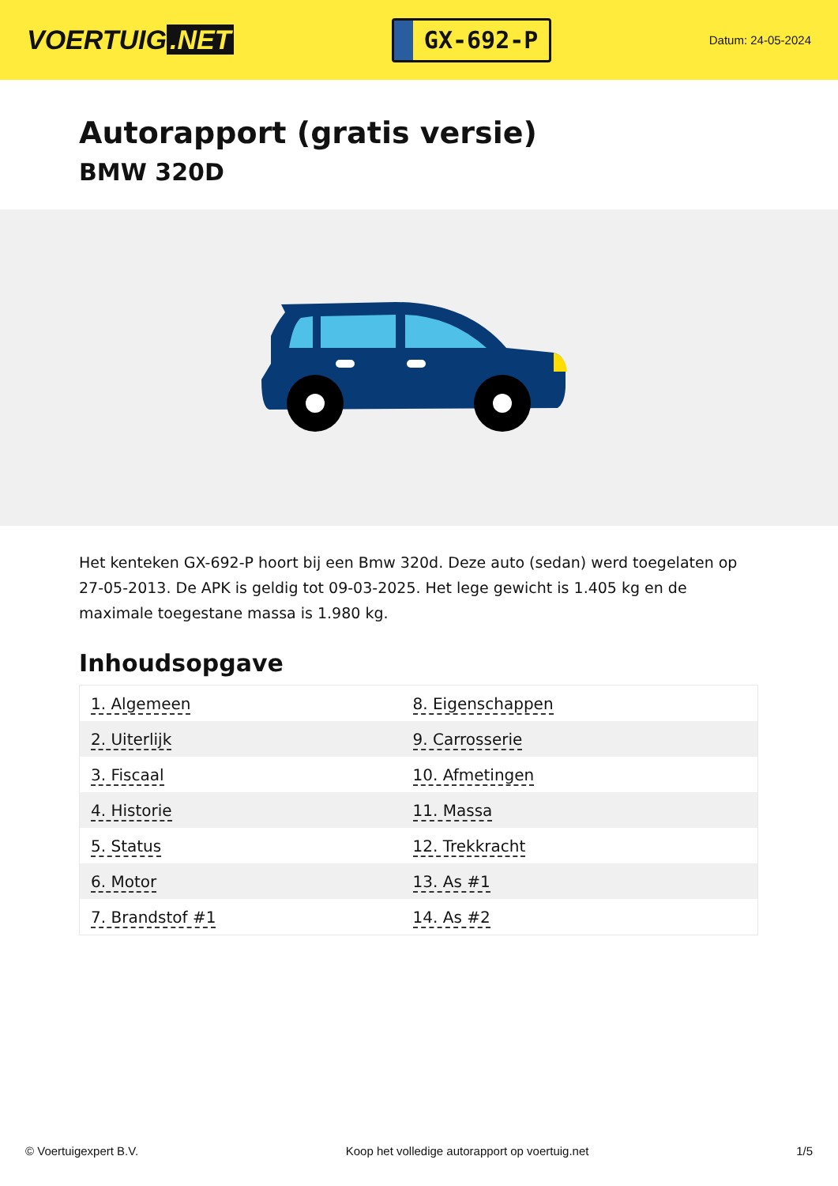VOERTUIG.NET
GX-692-P
Datum: 24-05-2024
Autorapport (gratis versie)
BMW 320D
Het kenteken GX-692-P hoort bij een Bmw 320d. Deze auto (sedan) werd toegelaten op 27-05-2013. De APK is geldig tot 09-03-2025. Het lege gewicht is 1.405 kg en de maximale toegestane massa is 1.980 kg.
Inhoudsopgave
| 1. Algemeen | 8. Eigenschappen |
| 2. Uiterlijk | 9. Carrosserie |
| 3. Fiscaal | 10. Afmetingen |
| 4. Historie | 11. Massa |
| 5. Status | 12. Trekkracht |
| 6. Motor | 13. As #1 |
| 7. Brandstof #1 | 14. As #2 |
© Voertuigexpert B.V. Koop het volledige autorapport op voertuig.net 1/5